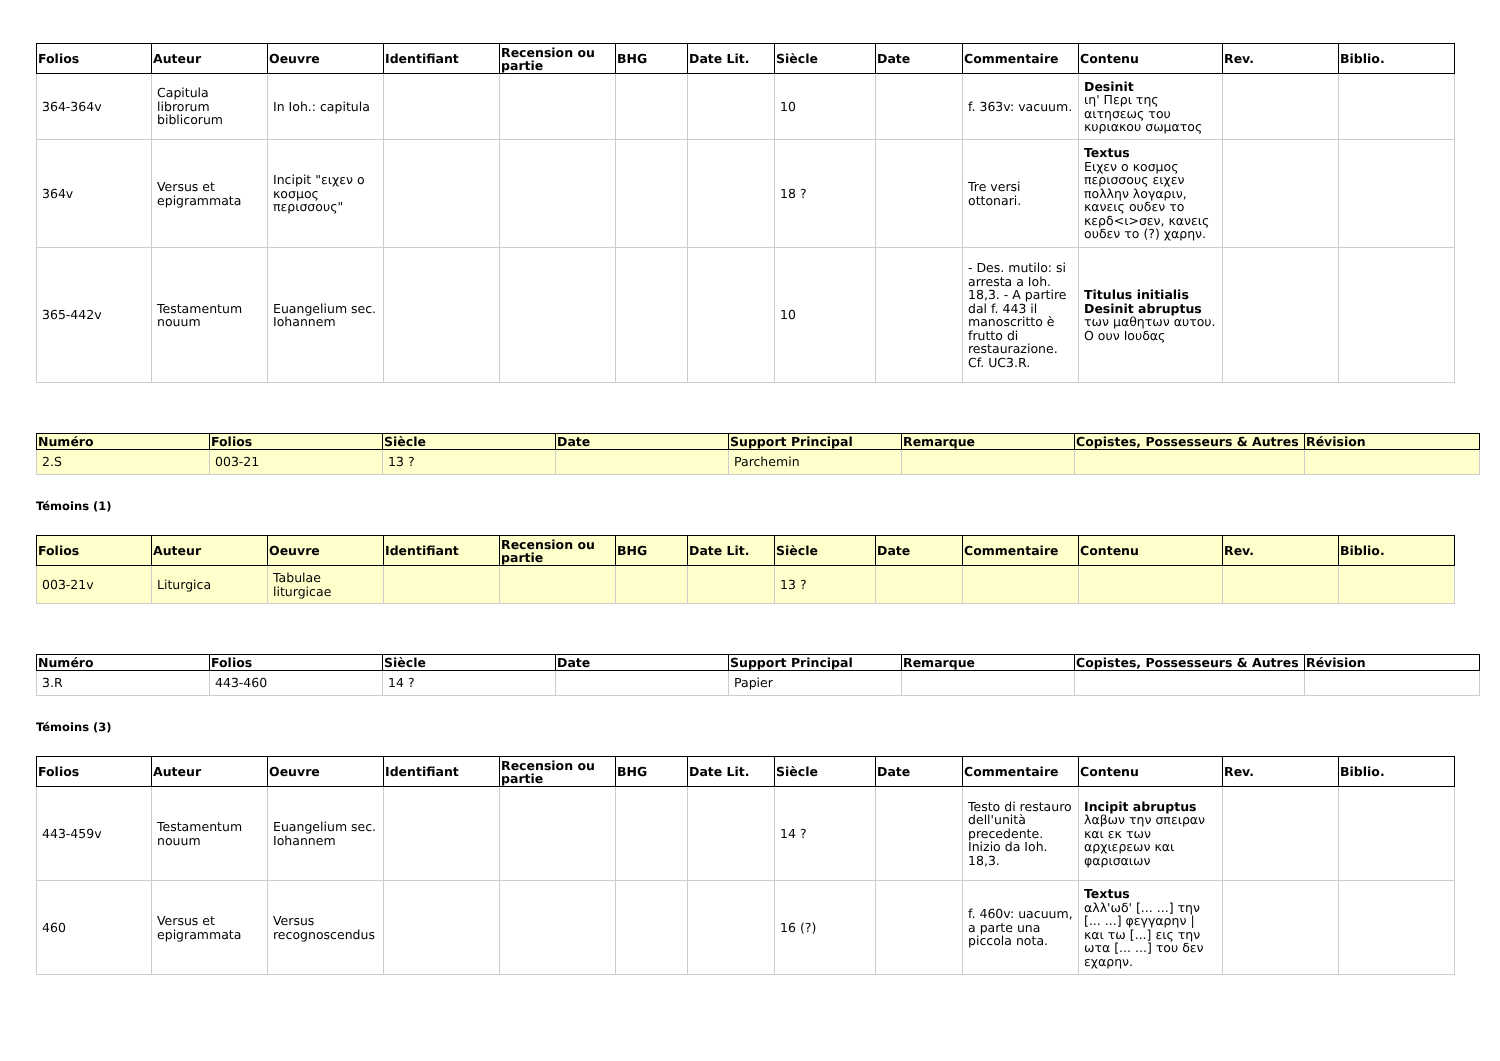| Folios | Auteur | Oeuvre | Identifiant | Recension ou partie | BHG | Date Lit. | Siècle | Date | Commentaire | Contenu | Rev. | Biblio. |
| --- | --- | --- | --- | --- | --- | --- | --- | --- | --- | --- | --- | --- |
| 364-364v | Capitula librorum biblicorum | In Ioh.: capitula | | | | | 10 | | f. 363v: vacuum. | Desinit ιη' Περι της αιτησεως του κυριακου σωματος | | |
| 364v | Versus et epigrammata | Incipit "ειχεν ο κοσμος περισσους" | | | | | 18 ? | | Tre versi ottonari. | Textus Ειχεν ο κοσμος περισσους ειχεν πολλην λογαριν, κανεις ουδεν το κερδ<ι>σεν, κανεις ουδεν το (?) χαρην. | | |
| 365-442v | Testamentum nouum | Euangelium sec. Iohannem | | | | | 10 | | - Des. mutilo: si arresta a Ioh. 18,3. - A partire dal f. 443 il manoscritto è frutto di restaurazione. Cf. UC3.R. | Titulus initialis Desinit abruptus των μαθητων αυτου. Ο ουν Ιουδας | | |
| Numéro | Folios | Siècle | Date | Support Principal | Remarque | Copistes, Possesseurs & Autres | Révision |
| --- | --- | --- | --- | --- | --- | --- | --- |
| 2.S | 003-21 | 13 ? | | Parchemin | | | |
Témoins (1)
| Folios | Auteur | Oeuvre | Identifiant | Recension ou partie | BHG | Date Lit. | Siècle | Date | Commentaire | Contenu | Rev. | Biblio. |
| --- | --- | --- | --- | --- | --- | --- | --- | --- | --- | --- | --- | --- |
| 003-21v | Liturgica | Tabulae liturgicae | | | | | 13 ? | | | | | |
| Numéro | Folios | Siècle | Date | Support Principal | Remarque | Copistes, Possesseurs & Autres | Révision |
| --- | --- | --- | --- | --- | --- | --- | --- |
| 3.R | 443-460 | 14 ? | | Papier | | | |
Témoins (3)
| Folios | Auteur | Oeuvre | Identifiant | Recension ou partie | BHG | Date Lit. | Siècle | Date | Commentaire | Contenu | Rev. | Biblio. |
| --- | --- | --- | --- | --- | --- | --- | --- | --- | --- | --- | --- | --- |
| 443-459v | Testamentum nouum | Euangelium sec. Iohannem | | | | | 14 ? | | Testo di restauro dell'unità precedente. Inizio da Ioh. 18,3. | Incipit abruptus λαβων την σπειραν και εκ των αρχιερεων και φαρισαιων | | |
| 460 | Versus et epigrammata | Versus recognoscendus | | | | | 16 (?) | | f. 460v: uacuum, a parte una piccola nota. | Textus αλλ'ωδ' [... ...] την [... ...] φεγγαρην / και τω [...] εις την ωτα [... ...] του δεν εχαρην. | | |